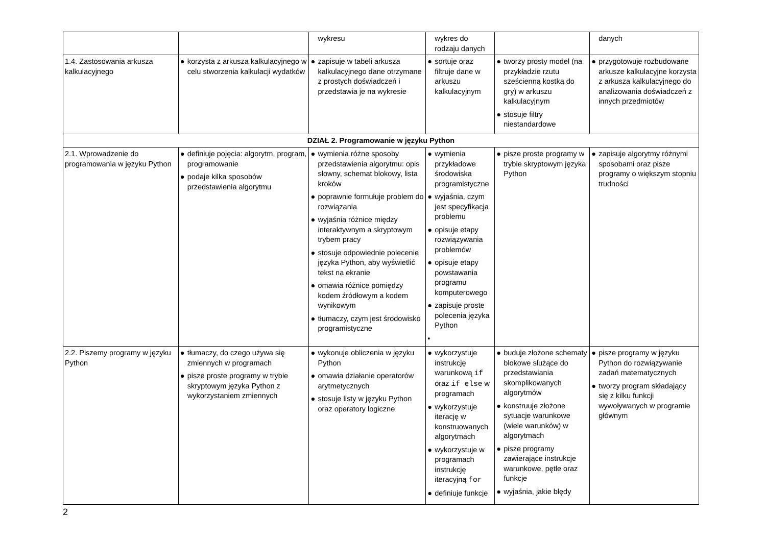| | | wykresu | wykres do rodzaju danych | | danych |
| 1.4. Zastosowania arkusza kalkulacyjnego | ● korzysta z arkusza kalkulacyjnego w celu stworzenia kalkulacji wydatków | ● zapisuje w tabeli arkusza kalkulacyjnego dane otrzymane z prostych doświadczeń i przedstawia je na wykresie | ● sortuje oraz filtruje dane w arkuszu kalkulacyjnym | ● tworzy prosty model (na przykładzie rzutu sześcienną kostką do gry) w arkuszu kalkulacyjnym ● stosuje filtry niestandardowe | ● przygotowuje rozbudowane arkusze kalkulacyjne korzysta z arkusza kalkulacyjnego do analizowania doświadczeń z innych przedmiotów |
| DZIAŁ 2. Programowanie w języku Python | | | | | |
| 2.1. Wprowadzenie do programowania w języku Python | ● definiuje pojęcia: algorytm, program, programowanie ● podaje kilka sposobów przedstawienia algorytmu | ● wymienia różne sposoby przedstawienia algorytmu: opis słowny, schemat blokowy, lista kroków ● poprawnie formułuje problem do rozwiązania ● wyjaśnia różnice między interaktywnym a skryptowym trybem pracy ● stosuje odpowiednie polecenie języka Python, aby wyświetlić tekst na ekranie ● omawia różnice pomiędzy kodem źródłowym a kodem wynikowym ● tłumaczy, czym jest środowisko programistyczne | ● wymienia przykładowe środowiska programistyczne ● wyjaśnia, czym jest specyfikacja problemu ● opisuje etapy rozwiązywania problemów ● opisuje etapy powstawania programu komputerowego ● zapisuje proste polecenia języka Python • | ● pisze proste programy w trybie skryptowym języka Python | ● zapisuje algorytmy różnymi sposobami oraz pisze programy o większym stopniu trudności |
| 2.2. Piszemy programy w języku Python | ● tłumaczy, do czego używa się zmiennych w programach ● pisze proste programy w trybie skryptowym języka Python z wykorzystaniem zmiennych | ● wykonuje obliczenia w języku Python ● omawia działanie operatorów arytmetycznych ● stosuje listy w języku Python oraz operatory logiczne | ● wykorzystuje instrukcję warunkową if oraz if else w programach ● wykorzystuje iterację w konstruowanych algorytmach ● wykorzystuje w programach instrukcję iteracyjną for ● definiuje funkcje | ● buduje złożone schematy blokowe służące do przedstawiania skomplikowanych algorytmów ● konstruuje złożone sytuacje warunkowe (wiele warunków) w algorytmach ● pisze programy zawierające instrukcje warunkowe, pętle oraz funkcje ● wyjaśnia, jakie błędy | ● pisze programy w języku Python do rozwiązywanie zadań matematycznych ● tworzy program składający się z kilku funkcji wywoływanych w programie głównym |
2